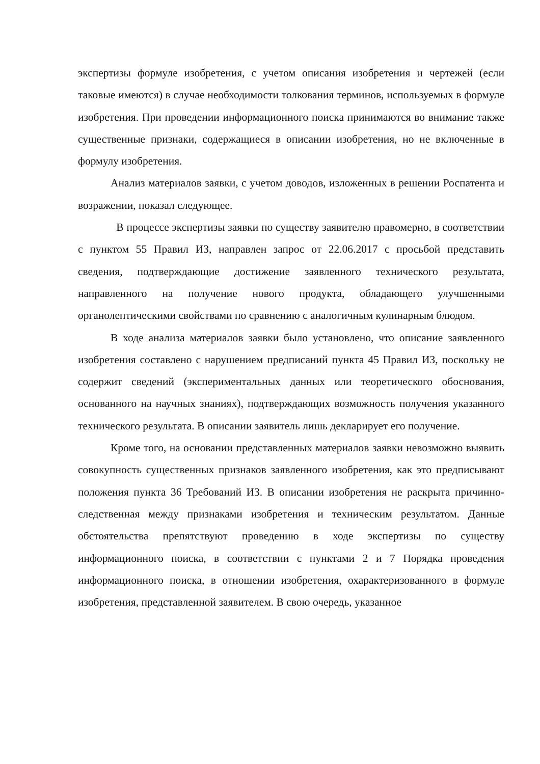экспертизы формуле изобретения, с учетом описания изобретения и чертежей (если таковые имеются) в случае необходимости толкования терминов, используемых в формуле изобретения. При проведении информационного поиска принимаются во внимание также существенные признаки, содержащиеся в описании изобретения, но не включенные в формулу изобретения.
Анализ материалов заявки, с учетом доводов, изложенных в решении Роспатента и возражении, показал следующее.
В процессе экспертизы заявки по существу заявителю правомерно, в соответствии с пунктом 55 Правил ИЗ, направлен запрос от 22.06.2017 с просьбой представить сведения, подтверждающие достижение заявленного технического результата, направленного на получение нового продукта, обладающего улучшенными органолептическими свойствами по сравнению с аналогичным кулинарным блюдом.
В ходе анализа материалов заявки было установлено, что описание заявленного изобретения составлено с нарушением предписаний пункта 45 Правил ИЗ, поскольку не содержит сведений (экспериментальных данных или теоретического обоснования, основанного на научных знаниях), подтверждающих возможность получения указанного технического результата. В описании заявитель лишь декларирует его получение.
Кроме того, на основании представленных материалов заявки невозможно выявить совокупность существенных признаков заявленного изобретения, как это предписывают положения пункта 36 Требований ИЗ. В описании изобретения не раскрыта причинно-следственная между признаками изобретения и техническим результатом. Данные обстоятельства препятствуют проведению в ходе экспертизы по существу информационного поиска, в соответствии с пунктами 2 и 7 Порядка проведения информационного поиска, в отношении изобретения, охарактеризованного в формуле изобретения, представленной заявителем. В свою очередь, указанное